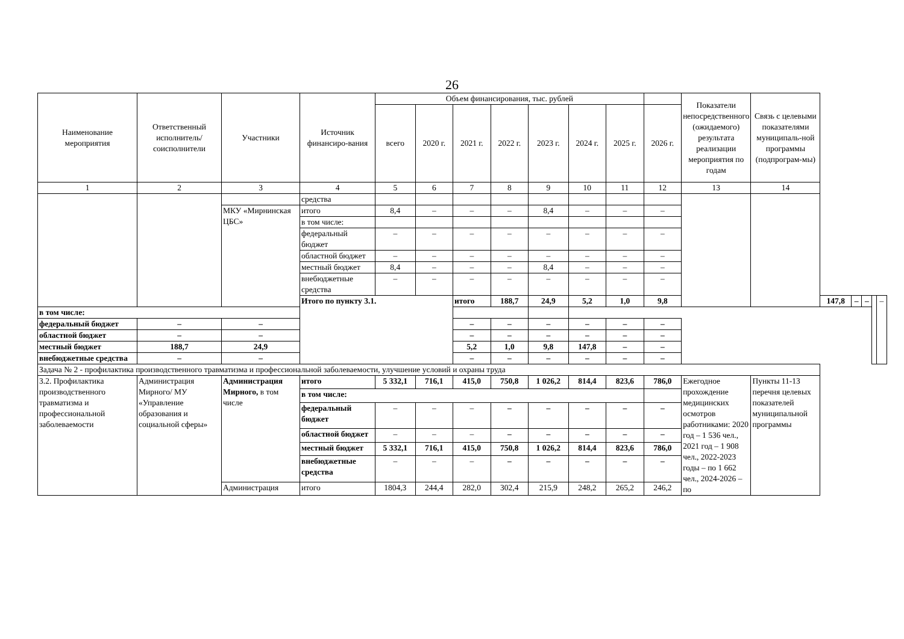26
| Наименование мероприятия | Ответственный исполнитель/ соисполнители | Участники | Источник финансиро-вания | Объем финансирования, тыс. рублей | | | | | | | | Показатели непосредственного (ожидаемого) результата реализации мероприятия по годам | Связь с целевыми показателями муниципаль-ной программы (подпрограм-мы) | | | | | |
| --- | --- | --- | --- | --- | --- | --- | --- | --- | --- | --- | --- | --- | --- | --- | --- | --- | --- | --- |
| | | | | всего | 2020 г. | 2021 г. | 2022 г. | 2023 г. | 2024 г. | 2025 г. | 2026 г. | | | | | | | |
| 1 | 2 | 3 | 4 | 5 | 6 | 7 | 8 | 9 | 10 | 11 | 12 | 13 | 14 | | | | | |
| | | | средства | | | | | | | | | | | | | | | |
| | | МКУ «Мирнинская ЦБС» | итого | 8,4 | – | – | – | 8,4 | – | – | – | | | | | | | |
| | | | в том числе: | | | | | | | | | | | | | | | |
| | | | федеральный бюджет | – | – | – | – | – | – | – | – | | | | | | | |
| | | | областной бюджет | – | – | – | – | – | – | – | – | | | | | | | |
| | | | местный бюджет | 8,4 | – | – | – | 8,4 | – | – | – | | | | | | | |
| | | | внебюджетные средства | – | – | – | – | – | – | – | – | | | | | | | |
| | | | Итого по пункту 3.1. | | | итого | 188,7 | 24,9 | 5,2 | 1,0 | 9,8 | | | 147,8 | – | – | | – |
| в том числе: | | | | | | | | | | | | | | | | | | |
| федеральный бюджет | – | – | | | | – | – | – | – | – | – | | | | | | | |
| областной бюджет | – | – | | | | – | – | – | – | – | – | | | | | | | |
| местный бюджет | 188,7 | 24,9 | | | | 5,2 | 1,0 | 9,8 | 147,8 | – | – | | | | | | | |
| внебюджетные средства | – | – | | | | – | – | – | – | – | – | | | | | | | |
| Задача № 2 - профилактика производственного травматизма и профессиональной заболеваемости, улучшение условий и охраны труда | | | | | | | | | | | | | | | | | | |
| 3.2. Профилактика производственного травматизма и профессиональной заболеваемости | Администрация Мирного/ МУ «Управление образования и социальной сферы» | Администрация Мирного, в том числе | итого | 5 332,1 | 716,1 | 415,0 | 750,8 | 1 026,2 | 814,4 | 823,6 | 786,0 | Ежегодное прохождение медицинских осмотров работниками: 2020 год – 1 536 чел., 2021 год – 1 908 чел., 2022-2023 годы – по 1 662 чел., 2024-2026 – по | Пункты 11-13 перечня целевых показателей муниципальной программы | | | | | |
| | | | в том числе: | | | | | | | | | | | | | | | |
| | | | федеральный бюджет | – | – | – | – | – | – | – | – | | | | | | | |
| | | | областной бюджет | – | – | – | – | – | – | – | – | | | | | | | |
| | | | местный бюджет | 5 332,1 | 716,1 | 415,0 | 750,8 | 1 026,2 | 814,4 | 823,6 | 786,0 | | | | | | | |
| | | | внебюджетные средства | – | – | – | – | – | – | – | – | | | | | | | |
| | | Администрация | итого | 1804,3 | 244,4 | 282,0 | 302,4 | 215,9 | 248,2 | 265,2 | 246,2 | | | | | | | |